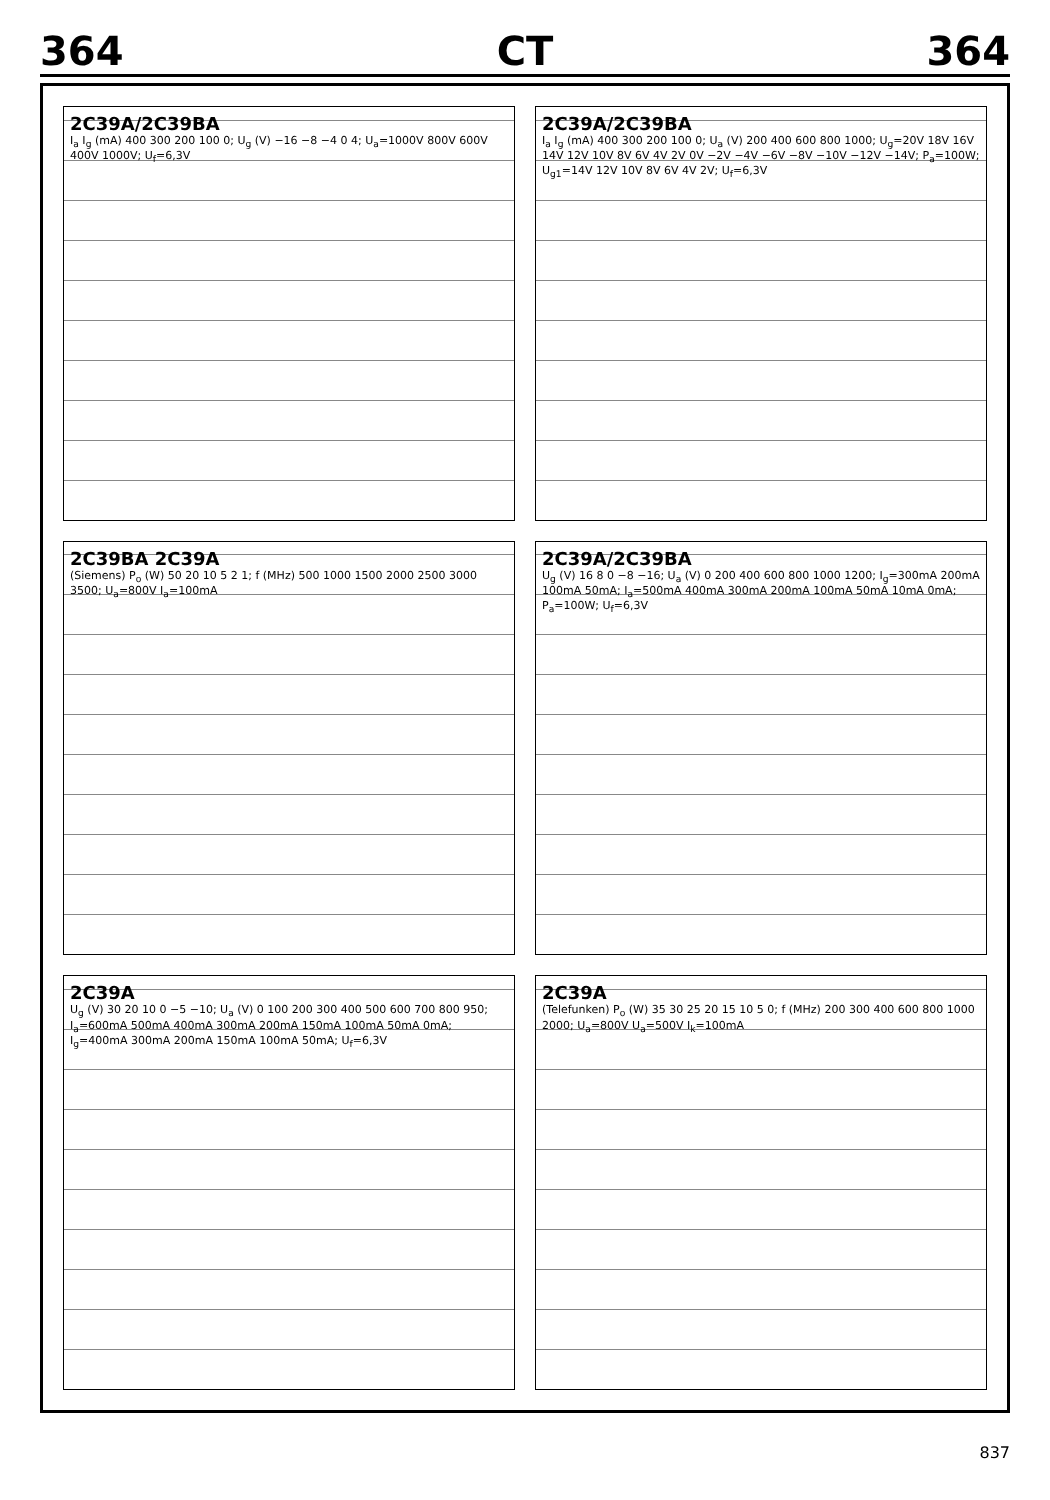364 CT 364
2C39A/2C39BA
I<sub>a</sub> I<sub>g</sub> (mA) 400 300 200 100 0; U<sub>g</sub> (V) −16 −8 −4 0 4; U<sub>a</sub>=1000V 800V 600V 400V 1000V; U<sub>f</sub>=6,3V
2C39A/2C39BA
I<sub>a</sub> I<sub>g</sub> (mA) 400 300 200 100 0; U<sub>a</sub> (V) 200 400 600 800 1000; U<sub>g</sub>=20V 18V 16V 14V 12V 10V 8V 6V 4V 2V 0V −2V −4V −6V −8V −10V −12V −14V; P<sub>a</sub>=100W; U<sub>g1</sub>=14V 12V 10V 8V 6V 4V 2V; U<sub>f</sub>=6,3V
2C39BA 2C39A
(Siemens) P<sub>o</sub> (W) 50 20 10 5 2 1; f (MHz) 500 1000 1500 2000 2500 3000 3500; U<sub>a</sub>=800V I<sub>a</sub>=100mA
2C39A/2C39BA
U<sub>g</sub> (V) 16 8 0 −8 −16; U<sub>a</sub> (V) 0 200 400 600 800 1000 1200; I<sub>g</sub>=300mA 200mA 100mA 50mA; I<sub>a</sub>=500mA 400mA 300mA 200mA 100mA 50mA 10mA 0mA; P<sub>a</sub>=100W; U<sub>f</sub>=6,3V
2C39A
U<sub>g</sub> (V) 30 20 10 0 −5 −10; U<sub>a</sub> (V) 0 100 200 300 400 500 600 700 800 950; I<sub>a</sub>=600mA 500mA 400mA 300mA 200mA 150mA 100mA 50mA 0mA; I<sub>g</sub>=400mA 300mA 200mA 150mA 100mA 50mA; U<sub>f</sub>=6,3V
2C39A
(Telefunken) P<sub>o</sub> (W) 35 30 25 20 15 10 5 0; f (MHz) 200 300 400 600 800 1000 2000; U<sub>a</sub>=800V U<sub>a</sub>=500V I<sub>k</sub>=100mA
837